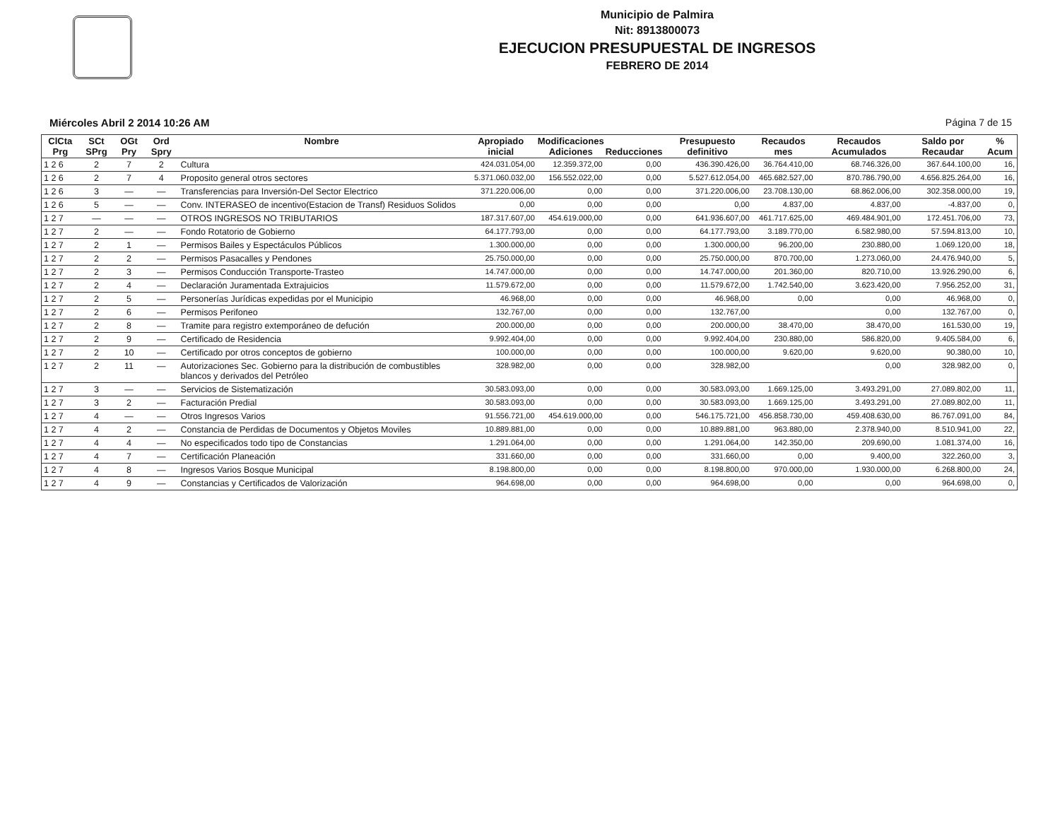Municipio de Palmira
Nit: 8913800073
EJECUCION PRESUPUESTAL DE INGRESOS
FEBRERO DE 2014
Miércoles Abril 2 2014 10:26 AM Página 7 de 15
| ClCta Prg | SCt SPrg | OGt Pry | Ord Spry | Nombre | Apropiado inicial | Modificaciones Adiciones | Reducciones | Presupuesto definitivo | Recaudos mes | Recaudos Acumulados | Saldo por Recaudar | % Acum |
| --- | --- | --- | --- | --- | --- | --- | --- | --- | --- | --- | --- | --- |
| 1 2 6 | 2 | 7 | 2 | Cultura | 424.031.054,00 | 12.359.372,00 | 0,00 | 436.390.426,00 | 36.764.410,00 | 68.746.326,00 | 367.644.100,00 | 16, |
| 1 2 6 | 2 | 7 | 4 | Proposito general otros sectores | 5.371.060.032,00 | 156.552.022,00 | 0,00 | 5.527.612.054,00 | 465.682.527,00 | 870.786.790,00 | 4.656.825.264,00 | 16, |
| 1 2 6 | 3 | — | — | Transferencias para Inversión-Del Sector Electrico | 371.220.006,00 | 0,00 | 0,00 | 371.220.006,00 | 23.708.130,00 | 68.862.006,00 | 302.358.000,00 | 19, |
| 1 2 6 | 5 | — | — | Conv. INTERASEO de incentivo(Estacion de Transf) Residuos Solidos | 0,00 | 0,00 | 0,00 | 0,00 | 4.837,00 | 4.837,00 | -4.837,00 | 0, |
| 1 2 7 | — | — | — | OTROS INGRESOS NO TRIBUTARIOS | 187.317.607,00 | 454.619.000,00 | 0,00 | 641.936.607,00 | 461.717.625,00 | 469.484.901,00 | 172.451.706,00 | 73, |
| 1 2 7 | 2 | — | — | Fondo Rotatorio de Gobierno | 64.177.793,00 | 0,00 | 0,00 | 64.177.793,00 | 3.189.770,00 | 6.582.980,00 | 57.594.813,00 | 10, |
| 1 2 7 | 2 | 1 | — | Permisos Bailes y Espectáculos Públicos | 1.300.000,00 | 0,00 | 0,00 | 1.300.000,00 | 96.200,00 | 230.880,00 | 1.069.120,00 | 18, |
| 1 2 7 | 2 | 2 | — | Permisos Pasacalles y Pendones | 25.750.000,00 | 0,00 | 0,00 | 25.750.000,00 | 870.700,00 | 1.273.060,00 | 24.476.940,00 | 5, |
| 1 2 7 | 2 | 3 | — | Permisos Conducción Transporte-Trasteo | 14.747.000,00 | 0,00 | 0,00 | 14.747.000,00 | 201.360,00 | 820.710,00 | 13.926.290,00 | 6, |
| 1 2 7 | 2 | 4 | — | Declaración Juramentada Extrajuicios | 11.579.672,00 | 0,00 | 0,00 | 11.579.672,00 | 1.742.540,00 | 3.623.420,00 | 7.956.252,00 | 31, |
| 1 2 7 | 2 | 5 | — | Personerías Jurídicas expedidas por el Municipio | 46.968,00 | 0,00 | 0,00 | 46.968,00 | 0,00 | 0,00 | 46.968,00 | 0, |
| 1 2 7 | 2 | 6 | — | Permisos Perifoneo | 132.767,00 | 0,00 | 0,00 | 132.767,00 | | 0,00 | 132.767,00 | 0, |
| 1 2 7 | 2 | 8 | — | Tramite para registro extemporáneo de defución | 200.000,00 | 0,00 | 0,00 | 200.000,00 | 38.470,00 | 38.470,00 | 161.530,00 | 19, |
| 1 2 7 | 2 | 9 | — | Certificado de Residencia | 9.992.404,00 | 0,00 | 0,00 | 9.992.404,00 | 230.880,00 | 586.820,00 | 9.405.584,00 | 6, |
| 1 2 7 | 2 | 10 | — | Certificado por otros conceptos de gobierno | 100.000,00 | 0,00 | 0,00 | 100.000,00 | 9.620,00 | 9.620,00 | 90.380,00 | 10, |
| 1 2 7 | 2 | 11 | — | Autorizaciones Sec. Gobierno para la distribución de combustibles blancos y derivados del Petróleo | 328.982,00 | 0,00 | 0,00 | 328.982,00 | | 0,00 | 328.982,00 | 0, |
| 1 2 7 | 3 | — | — | Servicios de Sistematización | 30.583.093,00 | 0,00 | 0,00 | 30.583.093,00 | 1.669.125,00 | 3.493.291,00 | 27.089.802,00 | 11, |
| 1 2 7 | 3 | 2 | — | Facturación Predial | 30.583.093,00 | 0,00 | 0,00 | 30.583.093,00 | 1.669.125,00 | 3.493.291,00 | 27.089.802,00 | 11, |
| 1 2 7 | 4 | — | — | Otros Ingresos Varios | 91.556.721,00 | 454.619.000,00 | 0,00 | 546.175.721,00 | 456.858.730,00 | 459.408.630,00 | 86.767.091,00 | 84, |
| 1 2 7 | 4 | 2 | — | Constancia de Perdidas de Documentos y Objetos Moviles | 10.889.881,00 | 0,00 | 0,00 | 10.889.881,00 | 963.880,00 | 2.378.940,00 | 8.510.941,00 | 22, |
| 1 2 7 | 4 | 4 | — | No especificados todo tipo de Constancias | 1.291.064,00 | 0,00 | 0,00 | 1.291.064,00 | 142.350,00 | 209.690,00 | 1.081.374,00 | 16, |
| 1 2 7 | 4 | 7 | — | Certificación Planeación | 331.660,00 | 0,00 | 0,00 | 331.660,00 | 0,00 | 9.400,00 | 322.260,00 | 3, |
| 1 2 7 | 4 | 8 | — | Ingresos Varios Bosque Municipal | 8.198.800,00 | 0,00 | 0,00 | 8.198.800,00 | 970.000,00 | 1.930.000,00 | 6.268.800,00 | 24, |
| 1 2 7 | 4 | 9 | — | Constancias y Certificados de Valorización | 964.698,00 | 0,00 | 0,00 | 964.698,00 | 0,00 | 0,00 | 964.698,00 | 0, |